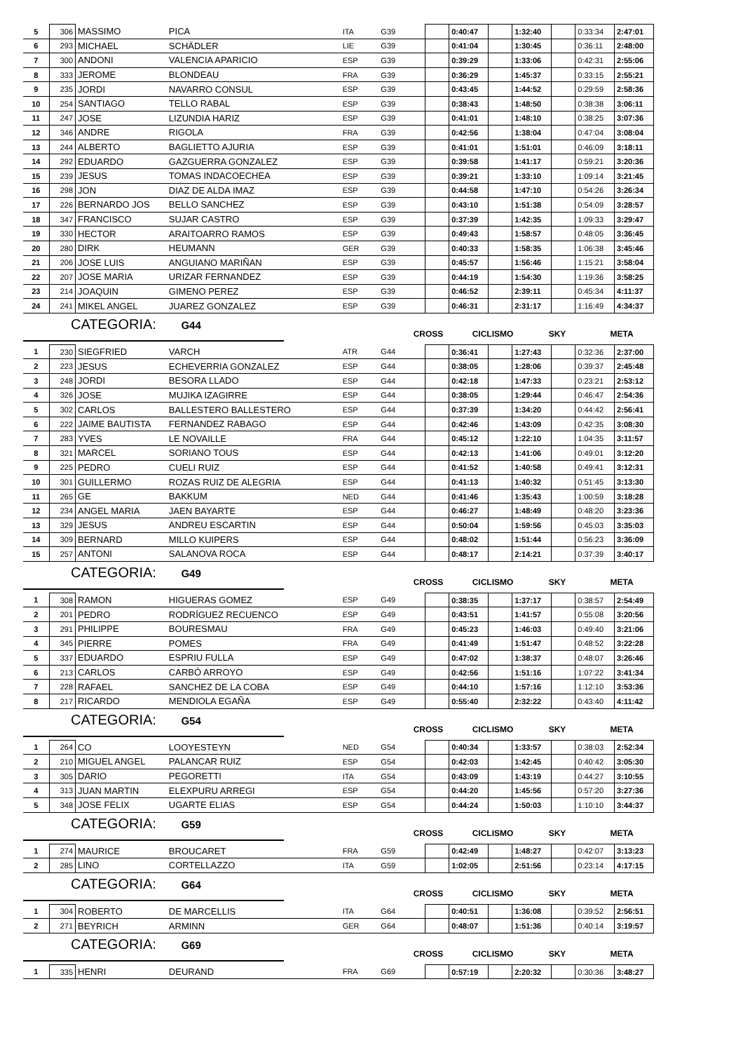| 5 | 306 | MASSIMO | PICA | ITA | G39 | | 0:40:47 | | 1:32:40 | | 0:33:34 | 2:47:01 |
| 6 | 293 | MICHAEL | SCHÄDLER | LIE | G39 | | 0:41:04 | | 1:30:45 | | 0:36:11 | 2:48:00 |
| 7 | 300 | ANDONI | VALENCIA APARICIO | ESP | G39 | | 0:39:29 | | 1:33:06 | | 0:42:31 | 2:55:06 |
| 8 | 333 | JEROME | BLONDEAU | FRA | G39 | | 0:36:29 | | 1:45:37 | | 0:33:15 | 2:55:21 |
| 9 | 235 | JORDI | NAVARRO CONSUL | ESP | G39 | | 0:43:45 | | 1:44:52 | | 0:29:59 | 2:58:36 |
| 10 | 254 | SANTIAGO | TELLO RABAL | ESP | G39 | | 0:38:43 | | 1:48:50 | | 0:38:38 | 3:06:11 |
| 11 | 247 | JOSE | LIZUNDIA HARIZ | ESP | G39 | | 0:41:01 | | 1:48:10 | | 0:38:25 | 3:07:36 |
| 12 | 346 | ANDRE | RIGOLA | FRA | G39 | | 0:42:56 | | 1:38:04 | | 0:47:04 | 3:08:04 |
| 13 | 244 | ALBERTO | BAGLIETTO AJURIA | ESP | G39 | | 0:41:01 | | 1:51:01 | | 0:46:09 | 3:18:11 |
| 14 | 292 | EDUARDO | GAZGUERRA GONZALEZ | ESP | G39 | | 0:39:58 | | 1:41:17 | | 0:59:21 | 3:20:36 |
| 15 | 239 | JESUS | TOMAS INDACOECHEA | ESP | G39 | | 0:39:21 | | 1:33:10 | | 1:09:14 | 3:21:45 |
| 16 | 298 | JON | DIAZ DE ALDA IMAZ | ESP | G39 | | 0:44:58 | | 1:47:10 | | 0:54:26 | 3:26:34 |
| 17 | 226 | BERNARDO JOS | BELLO SANCHEZ | ESP | G39 | | 0:43:10 | | 1:51:38 | | 0:54:09 | 3:28:57 |
| 18 | 347 | FRANCISCO | SUJAR CASTRO | ESP | G39 | | 0:37:39 | | 1:42:35 | | 1:09:33 | 3:29:47 |
| 19 | 330 | HECTOR | ARAITOARRO RAMOS | ESP | G39 | | 0:49:43 | | 1:58:57 | | 0:48:05 | 3:36:45 |
| 20 | 280 | DIRK | HEUMANN | GER | G39 | | 0:40:33 | | 1:58:35 | | 1:06:38 | 3:45:46 |
| 21 | 206 | JOSE LUIS | ANGUIANO MARIÑAN | ESP | G39 | | 0:45:57 | | 1:56:46 | | 1:15:21 | 3:58:04 |
| 22 | 207 | JOSE MARIA | URIZAR FERNANDEZ | ESP | G39 | | 0:44:19 | | 1:54:30 | | 1:19:36 | 3:58:25 |
| 23 | 214 | JOAQUIN | GIMENO PEREZ | ESP | G39 | | 0:46:52 | | 2:39:11 | | 0:45:34 | 4:11:37 |
| 24 | 241 | MIKEL ANGEL | JUAREZ GONZALEZ | ESP | G39 | | 0:46:31 | | 2:31:17 | | 1:16:49 | 4:34:37 |
CATEGORIA: G44
CROSS CICLISMO SKY META
| 1 | 230 | SIEGFRIED | VARCH | ATR | G44 | | 0:36:41 | | 1:27:43 | | 0:32:36 | 2:37:00 |
| 2 | 223 | JESUS | ECHEVERRIA GONZALEZ | ESP | G44 | | 0:38:05 | | 1:28:06 | | 0:39:37 | 2:45:48 |
| 3 | 248 | JORDI | BESORA LLADO | ESP | G44 | | 0:42:18 | | 1:47:33 | | 0:23:21 | 2:53:12 |
| 4 | 326 | JOSE | MUJIKA IZAGIRRE | ESP | G44 | | 0:38:05 | | 1:29:44 | | 0:46:47 | 2:54:36 |
| 5 | 302 | CARLOS | BALLESTERO BALLESTERO | ESP | G44 | | 0:37:39 | | 1:34:20 | | 0:44:42 | 2:56:41 |
| 6 | 222 | JAIME BAUTISTA | FERNANDEZ RABAGO | ESP | G44 | | 0:42:46 | | 1:43:09 | | 0:42:35 | 3:08:30 |
| 7 | 283 | YVES | LE NOVAILLE | FRA | G44 | | 0:45:12 | | 1:22:10 | | 1:04:35 | 3:11:57 |
| 8 | 321 | MARCEL | SORIANO TOUS | ESP | G44 | | 0:42:13 | | 1:41:06 | | 0:49:01 | 3:12:20 |
| 9 | 225 | PEDRO | CUELI RUIZ | ESP | G44 | | 0:41:52 | | 1:40:58 | | 0:49:41 | 3:12:31 |
| 10 | 301 | GUILLERMO | ROZAS RUIZ DE ALEGRIA | ESP | G44 | | 0:41:13 | | 1:40:32 | | 0:51:45 | 3:13:30 |
| 11 | 265 | GE | BAKKUM | NED | G44 | | 0:41:46 | | 1:35:43 | | 1:00:59 | 3:18:28 |
| 12 | 234 | ANGEL MARIA | JAEN BAYARTE | ESP | G44 | | 0:46:27 | | 1:48:49 | | 0:48:20 | 3:23:36 |
| 13 | 329 | JESUS | ANDREU ESCARTIN | ESP | G44 | | 0:50:04 | | 1:59:56 | | 0:45:03 | 3:35:03 |
| 14 | 309 | BERNARD | MILLO KUIPERS | ESP | G44 | | 0:48:02 | | 1:51:44 | | 0:56:23 | 3:36:09 |
| 15 | 257 | ANTONI | SALANOVA ROCA | ESP | G44 | | 0:48:17 | | 2:14:21 | | 0:37:39 | 3:40:17 |
CATEGORIA: G49
CROSS CICLISMO SKY META
| 1 | 308 | RAMON | HIGUERAS GOMEZ | ESP | G49 | | 0:38:35 | | 1:37:17 | | 0:38:57 | 2:54:49 |
| 2 | 201 | PEDRO | RODRÍGUEZ RECUENCO | ESP | G49 | | 0:43:51 | | 1:41:57 | | 0:55:08 | 3:20:56 |
| 3 | 291 | PHILIPPE | BOURESMAU | FRA | G49 | | 0:45:23 | | 1:46:03 | | 0:49:40 | 3:21:06 |
| 4 | 345 | PIERRE | POMES | FRA | G49 | | 0:41:49 | | 1:51:47 | | 0:48:52 | 3:22:28 |
| 5 | 337 | EDUARDO | ESPRIU FULLA | ESP | G49 | | 0:47:02 | | 1:38:37 | | 0:48:07 | 3:26:46 |
| 6 | 213 | CARLOS | CARBÓ ARROYO | ESP | G49 | | 0:42:56 | | 1:51:16 | | 1:07:22 | 3:41:34 |
| 7 | 228 | RAFAEL | SANCHEZ DE LA COBA | ESP | G49 | | 0:44:10 | | 1:57:16 | | 1:12:10 | 3:53:36 |
| 8 | 217 | RICARDO | MENDIOLA EGAÑA | ESP | G49 | | 0:55:40 | | 2:32:22 | | 0:43:40 | 4:11:42 |
CATEGORIA: G54
CROSS CICLISMO SKY META
| 1 | 264 | CO | LOOYESTEYN | NED | G54 | | 0:40:34 | | 1:33:57 | | 0:38:03 | 2:52:34 |
| 2 | 210 | MIGUEL ANGEL | PALANCAR RUIZ | ESP | G54 | | 0:42:03 | | 1:42:45 | | 0:40:42 | 3:05:30 |
| 3 | 305 | DARIO | PEGORETTI | ITA | G54 | | 0:43:09 | | 1:43:19 | | 0:44:27 | 3:10:55 |
| 4 | 313 | JUAN MARTIN | ELEXPURU ARREGI | ESP | G54 | | 0:44:20 | | 1:45:56 | | 0:57:20 | 3:27:36 |
| 5 | 348 | JOSE FELIX | UGARTE ELIAS | ESP | G54 | | 0:44:24 | | 1:50:03 | | 1:10:10 | 3:44:37 |
CATEGORIA: G59
CROSS CICLISMO SKY META
| 1 | 274 | MAURICE | BROUCARET | FRA | G59 | | 0:42:49 | | 1:48:27 | | 0:42:07 | 3:13:23 |
| 2 | 285 | LINO | CORTELLAZZO | ITA | G59 | | 1:02:05 | | 2:51:56 | | 0:23:14 | 4:17:15 |
CATEGORIA: G64
CROSS CICLISMO SKY META
| 1 | 304 | ROBERTO | DE MARCELLIS | ITA | G64 | | 0:40:51 | | 1:36:08 | | 0:39:52 | 2:56:51 |
| 2 | 271 | BEYRICH | ARMINN | GER | G64 | | 0:48:07 | | 1:51:36 | | 0:40:14 | 3:19:57 |
CATEGORIA: G69
CROSS CICLISMO SKY META
| 1 | 335 | HENRI | DEURAND | FRA | G69 | | 0:57:19 | | 2:20:32 | | 0:30:36 | 3:48:27 |